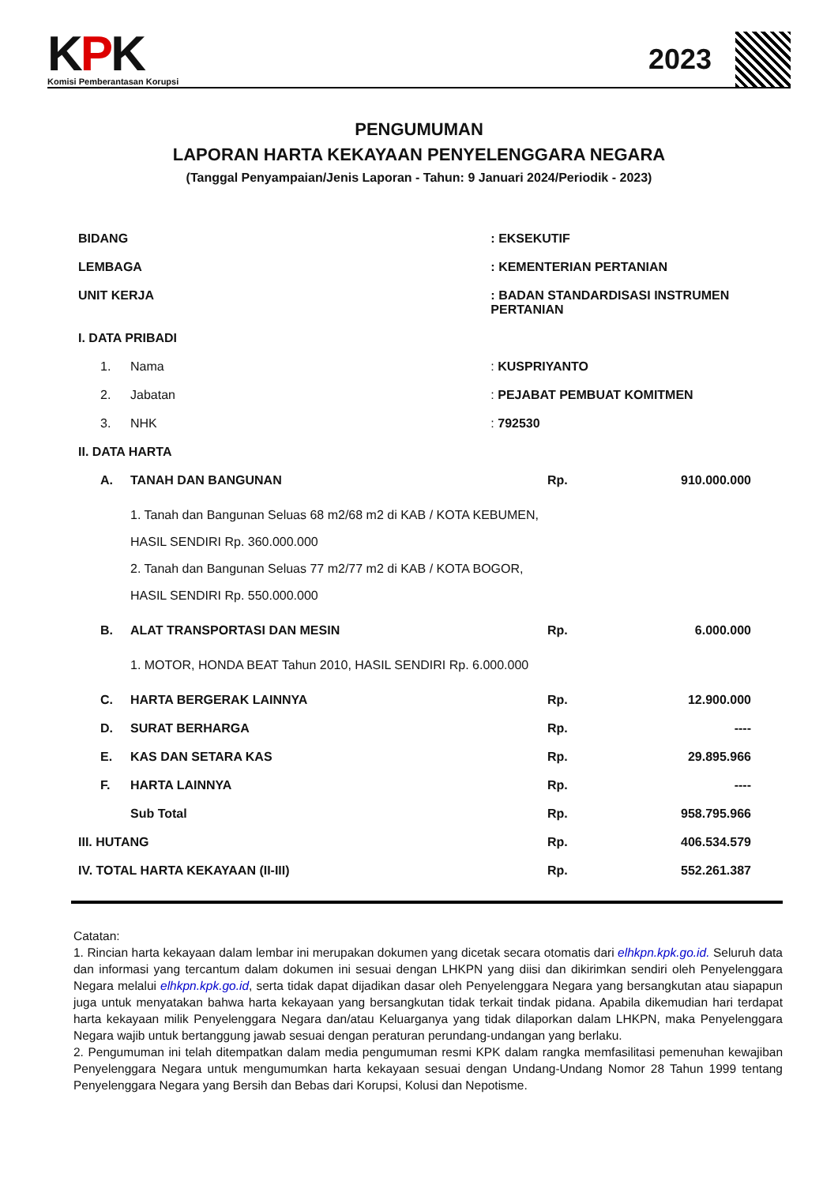KPK
Komisi Pemberantasan Korupsi
2023
PENGUMUMAN
LAPORAN HARTA KEKAYAAN PENYELENGGARA NEGARA
(Tanggal Penyampaian/Jenis Laporan - Tahun: 9 Januari 2024/Periodik - 2023)
| BIDANG | | | : EKSEKUTIF | | |
| LEMBAGA | | | : KEMENTERIAN PERTANIAN | | |
| UNIT KERJA | | | : BADAN STANDARDISASI INSTRUMEN PERTANIAN | | |
| I. DATA PRIBADI | | | | | |
| | 1. | Nama | : KUSPRIYANTO | | |
| | 2. | Jabatan | : PEJABAT PEMBUAT KOMITMEN | | |
| | 3. | NHK | : 792530 | | |
| II. DATA HARTA | | | | | |
| | A. | TANAH DAN BANGUNAN | | Rp. | 910.000.000 |
| | | 1. Tanah dan Bangunan Seluas 68 m2/68 m2 di KAB / KOTA KEBUMEN, HASIL SENDIRI Rp. 360.000.000 2. Tanah dan Bangunan Seluas 77 m2/77 m2 di KAB / KOTA BOGOR, HASIL SENDIRI Rp. 550.000.000 | | | |
| | B. | ALAT TRANSPORTASI DAN MESIN | | Rp. | 6.000.000 |
| | | 1. MOTOR, HONDA BEAT Tahun 2010, HASIL SENDIRI Rp. 6.000.000 | | | |
| | C. | HARTA BERGERAK LAINNYA | | Rp. | 12.900.000 |
| | D. | SURAT BERHARGA | | Rp. | ---- |
| | E. | KAS DAN SETARA KAS | | Rp. | 29.895.966 |
| | F. | HARTA LAINNYA | | Rp. | ---- |
| | | Sub Total | | Rp. | 958.795.966 |
| III. HUTANG | | | | Rp. | 406.534.579 |
| IV. TOTAL HARTA KEKAYAAN (II-III) | | | | Rp. | 552.261.387 |
Catatan:
1. Rincian harta kekayaan dalam lembar ini merupakan dokumen yang dicetak secara otomatis dari elhkpn.kpk.go.id. Seluruh data dan informasi yang tercantum dalam dokumen ini sesuai dengan LHKPN yang diisi dan dikirimkan sendiri oleh Penyelenggara Negara melalui elhkpn.kpk.go.id, serta tidak dapat dijadikan dasar oleh Penyelenggara Negara yang bersangkutan atau siapapun juga untuk menyatakan bahwa harta kekayaan yang bersangkutan tidak terkait tindak pidana. Apabila dikemudian hari terdapat harta kekayaan milik Penyelenggara Negara dan/atau Keluarganya yang tidak dilaporkan dalam LHKPN, maka Penyelenggara Negara wajib untuk bertanggung jawab sesuai dengan peraturan perundang-undangan yang berlaku.
2. Pengumuman ini telah ditempatkan dalam media pengumuman resmi KPK dalam rangka memfasilitasi pemenuhan kewajiban Penyelenggara Negara untuk mengumumkan harta kekayaan sesuai dengan Undang-Undang Nomor 28 Tahun 1999 tentang Penyelenggara Negara yang Bersih dan Bebas dari Korupsi, Kolusi dan Nepotisme.